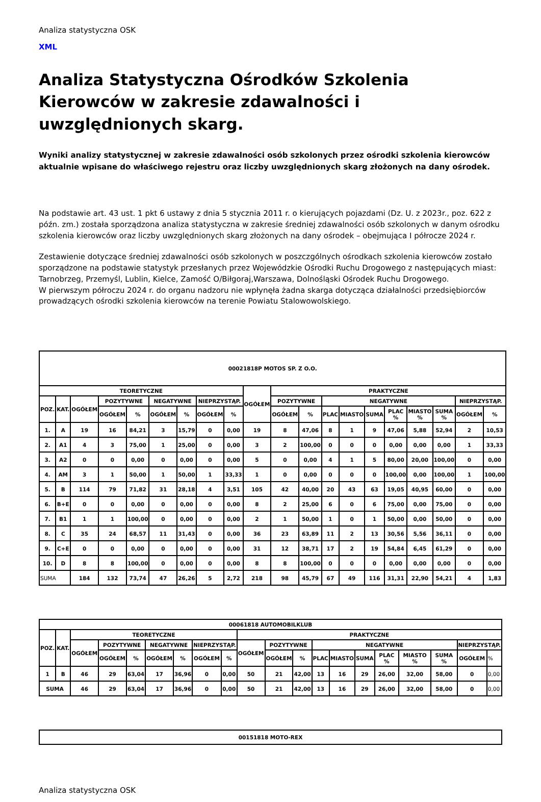Analiza statystyczna OSK
XML
Analiza Statystyczna Ośrodków Szkolenia Kierowców w zakresie zdawalności i uwzględnionych skarg.
Wyniki analizy statystycznej w zakresie zdawalności osób szkolonych przez ośrodki szkolenia kierowców aktualnie wpisane do właściwego rejestru oraz liczby uwzględnionych skarg złożonych na dany ośrodek.
Na podstawie art. 43 ust. 1 pkt 6 ustawy z dnia 5 stycznia 2011 r. o kierujących pojazdami (Dz. U. z 2023r., poz. 622 z późn. zm.) została sporządzona analiza statystyczna w zakresie średniej zdawalności osób szkolonych w danym ośrodku szkolenia kierowców oraz liczby uwzględnionych skarg złożonych na dany ośrodek – obejmująca I półrocze 2024 r.
Zestawienie dotyczące średniej zdawalności osób szkolonych w poszczgólnych ośrodkach szkolenia kierowców zostało sporządzone na podstawie statystyk przesłanych przez Wojewódzkie Ośrodki Ruchu Drogowego z następujących miast: Tarnobrzeg, Przemyśl, Lublin, Kielce, Zamość O/Biłgoraj,Warszawa, Dolnośląski Ośrodek Ruchu Drogowego.
W pierwszym półroczu 2024 r. do organu nadzoru nie wpłynęła żadna skarga dotycząca działalności przedsiębiorców prowadzących ośrodki szkolenia kierowców na terenie Powiatu Stalowowolskiego.
| 00021818P MOTOS SP. Z O.O. | | | | | | | | | | | | | | | | | | | |
| --- | --- | --- | --- | --- | --- | --- | --- | --- | --- | --- | --- | --- | --- | --- | --- | --- | --- | --- | --- |
| TEORETYCZNE | | | | | | | | | OGÓŁEM | PRAKTYCZNE | | | | | | | | | |
| POZ. | KAT. | OGÓŁEM | POZYTYWNE | | NEGATYWNE | | NIEPRZYSTĄP. | | | POZYTYWNE | | NEGATYWNE | | | | | | NIEPRZYSTĄP. | |
| | | | OGÓŁEM | % | OGÓŁEM | % | OGÓŁEM | % | | OGÓŁEM | % | PLAC | MIASTO | SUMA | PLAC % | MIASTO % | SUMA % | OGÓŁEM | % |
| 1. | A | 19 | 16 | 84,21 | 3 | 15,79 | 0 | 0,00 | 19 | 8 | 47,06 | 8 | 1 | 9 | 47,06 | 5,88 | 52,94 | 2 | 10,53 |
| 2. | A1 | 4 | 3 | 75,00 | 1 | 25,00 | 0 | 0,00 | 3 | 2 | 100,00 | 0 | 0 | 0 | 0,00 | 0,00 | 0,00 | 1 | 33,33 |
| 3. | A2 | 0 | 0 | 0,00 | 0 | 0,00 | 0 | 0,00 | 5 | 0 | 0,00 | 4 | 1 | 5 | 80,00 | 20,00 | 100,00 | 0 | 0,00 |
| 4. | AM | 3 | 1 | 50,00 | 1 | 50,00 | 1 | 33,33 | 1 | 0 | 0,00 | 0 | 0 | 0 | 100,00 | 0,00 | 100,00 | 1 | 100,00 |
| 5. | B | 114 | 79 | 71,82 | 31 | 28,18 | 4 | 3,51 | 105 | 42 | 40,00 | 20 | 43 | 63 | 19,05 | 40,95 | 60,00 | 0 | 0,00 |
| 6. | B+E | 0 | 0 | 0,00 | 0 | 0,00 | 0 | 0,00 | 8 | 2 | 25,00 | 6 | 0 | 6 | 75,00 | 0,00 | 75,00 | 0 | 0,00 |
| 7. | B1 | 1 | 1 | 100,00 | 0 | 0,00 | 0 | 0,00 | 2 | 1 | 50,00 | 1 | 0 | 1 | 50,00 | 0,00 | 50,00 | 0 | 0,00 |
| 8. | C | 35 | 24 | 68,57 | 11 | 31,43 | 0 | 0,00 | 36 | 23 | 63,89 | 11 | 2 | 13 | 30,56 | 5,56 | 36,11 | 0 | 0,00 |
| 9. | C+E | 0 | 0 | 0,00 | 0 | 0,00 | 0 | 0,00 | 31 | 12 | 38,71 | 17 | 2 | 19 | 54,84 | 6,45 | 61,29 | 0 | 0,00 |
| 10. | D | 8 | 8 | 100,00 | 0 | 0,00 | 0 | 0,00 | 8 | 8 | 100,00 | 0 | 0 | 0 | 0,00 | 0,00 | 0,00 | 0 | 0,00 |
| SUMA | | 184 | 132 | 73,74 | 47 | 26,26 | 5 | 2,72 | 218 | 98 | 45,79 | 67 | 49 | 116 | 31,31 | 22,90 | 54,21 | 4 | 1,83 |
| 00061818 AUTOMOBILKLUB | | | | | | | | | | | | | | | | | | | |
| --- | --- | --- | --- | --- | --- | --- | --- | --- | --- | --- | --- | --- | --- | --- | --- | --- | --- | --- | --- |
| POZ. | KAT. | TEORETYCZNE | | | | | | | PRAKTYCZNE | | | | | | | | | | |
| | | OGÓŁEM | POZYTYWNE | | NEGATYWNE | | NIEPRZYSTĄP. | | OGÓŁEM | POZYTYWNE | | NEGATYWNE | | | | | | NIEPRZYSTĄP. | |
| | | | OGÓŁEM | % | OGÓŁEM | % | OGÓŁEM | % | | OGÓŁEM | % | PLAC | MIASTO | SUMA | PLAC % | MIASTO % | SUMA % | OGÓŁEM | % |
| 1 | B | 46 | 29 | 63,04 | 17 | 36,96 | 0 | 0,00 | 50 | 21 | 42,00 | 13 | 16 | 29 | 26,00 | 32,00 | 58,00 | 0 | 0,00 |
| SUMA | | 46 | 29 | 63,04 | 17 | 36,96 | 0 | 0,00 | 50 | 21 | 42,00 | 13 | 16 | 29 | 26,00 | 32,00 | 58,00 | 0 | 0,00 |
| 00151818 MOTO-REX |
| --- |
Analiza statystyczna OSK